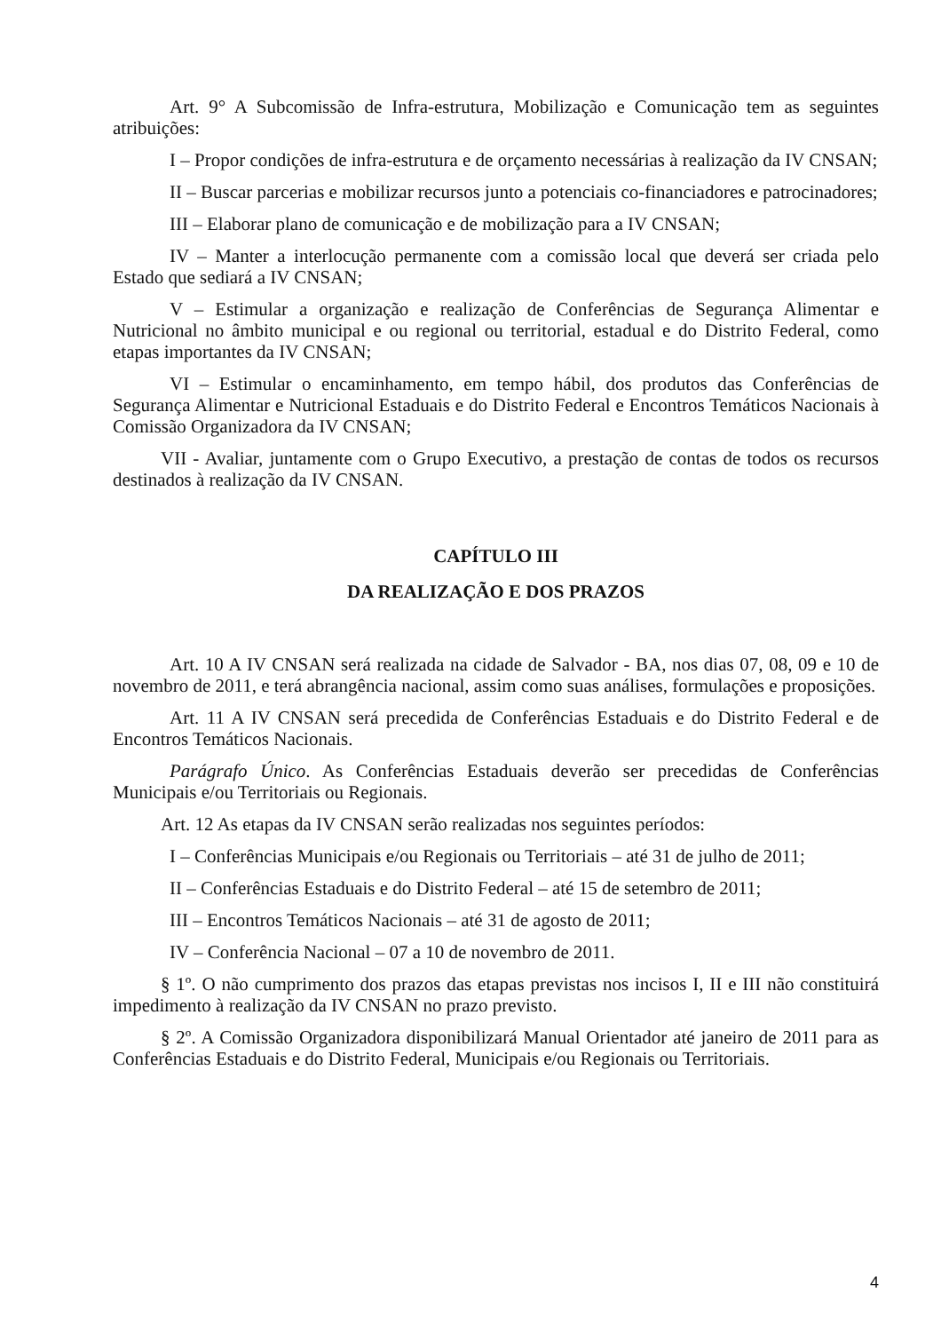Art. 9° A Subcomissão de Infra-estrutura, Mobilização e Comunicação tem as seguintes atribuições:
I – Propor condições de infra-estrutura e de orçamento necessárias à realização da IV CNSAN;
II – Buscar parcerias e mobilizar recursos junto a potenciais co-financiadores e patrocinadores;
III – Elaborar plano de comunicação e de mobilização para a IV CNSAN;
IV – Manter a interlocução permanente com a comissão local que deverá ser criada pelo Estado que sediará a IV CNSAN;
V – Estimular a organização e realização de Conferências de Segurança Alimentar e Nutricional no âmbito municipal e ou regional ou territorial, estadual e do Distrito Federal, como etapas importantes da IV CNSAN;
VI – Estimular o encaminhamento, em tempo hábil, dos produtos das Conferências de Segurança Alimentar e Nutricional Estaduais e do Distrito Federal e Encontros Temáticos Nacionais à Comissão Organizadora da IV CNSAN;
VII - Avaliar, juntamente com o Grupo Executivo, a prestação de contas de todos os recursos destinados à realização da IV CNSAN.
CAPÍTULO III
DA REALIZAÇÃO E DOS PRAZOS
Art. 10 A IV CNSAN será realizada na cidade de Salvador - BA, nos dias 07, 08, 09 e 10 de novembro de 2011, e terá abrangência nacional, assim como suas análises, formulações e proposições.
Art. 11 A IV CNSAN será precedida de Conferências Estaduais e do Distrito Federal e de Encontros Temáticos Nacionais.
Parágrafo Único. As Conferências Estaduais deverão ser precedidas de Conferências Municipais e/ou Territoriais ou Regionais.
Art. 12 As etapas da IV CNSAN serão realizadas nos seguintes períodos:
I – Conferências Municipais e/ou Regionais ou Territoriais – até 31 de julho de 2011;
II – Conferências Estaduais e do Distrito Federal – até 15 de setembro de 2011;
III – Encontros Temáticos Nacionais – até 31 de agosto de 2011;
IV – Conferência Nacional – 07 a 10 de novembro de 2011.
§ 1º. O não cumprimento dos prazos das etapas previstas nos incisos I, II e III não constituirá impedimento à realização da IV CNSAN no prazo previsto.
§ 2º. A Comissão Organizadora disponibilizará Manual Orientador até janeiro de 2011 para as Conferências Estaduais e do Distrito Federal, Municipais e/ou Regionais ou Territoriais.
4